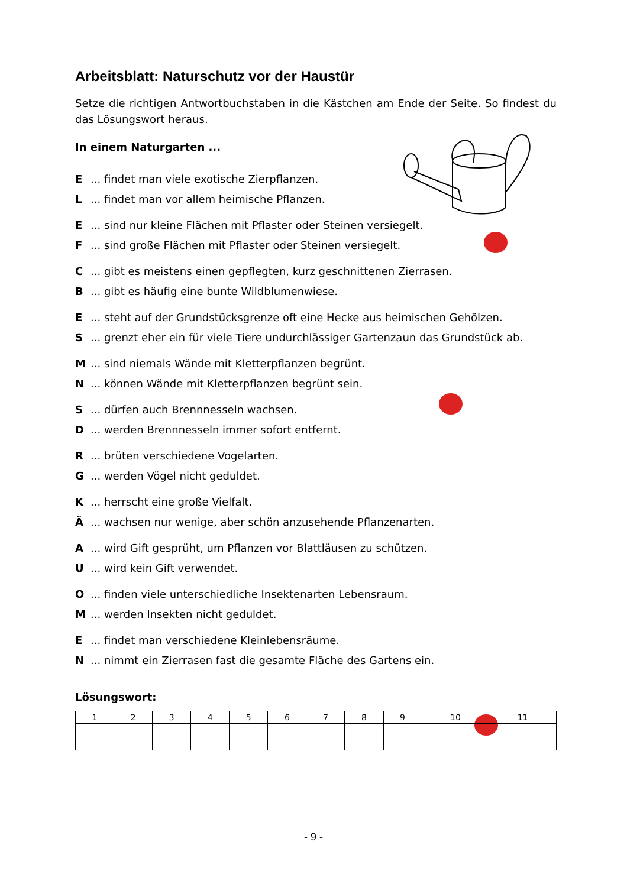Arbeitsblatt: Naturschutz vor der Haustür
Setze die richtigen Antwortbuchstaben in die Kästchen am Ende der Seite. So findest du das Lösungswort heraus.
In einem Naturgarten ...
E... findet man viele exotische Zierpflanzen.
L... findet man vor allem heimische Pflanzen.
E... sind nur kleine Flächen mit Pflaster oder Steinen versiegelt.
F... sind große Flächen mit Pflaster oder Steinen versiegelt.
C... gibt es meistens einen gepflegten, kurz geschnittenen Zierrasen.
B... gibt es häufig eine bunte Wildblumenwiese.
E... steht auf der Grundstücksgrenze oft eine Hecke aus heimischen Gehölzen.
S... grenzt eher ein für viele Tiere undurchlässiger Gartenzaun das Grundstück ab.
M... sind niemals Wände mit Kletterpflanzen begrünt.
N... können Wände mit Kletterpflanzen begrünt sein.
S... dürfen auch Brennnesseln wachsen.
D... werden Brennnesseln immer sofort entfernt.
R... brüten verschiedene Vogelarten.
G... werden Vögel nicht geduldet.
K... herrscht eine große Vielfalt.
Ä... wachsen nur wenige, aber schön anzusehende Pflanzenarten.
A... wird Gift gesprüht, um Pflanzen vor Blattläusen zu schützen.
U... wird kein Gift verwendet.
O... finden viele unterschiedliche Insektenarten Lebensraum.
M... werden Insekten nicht geduldet.
E... findet man verschiedene Kleinlebensräume.
N... nimmt ein Zierrasen fast die gesamte Fläche des Gartens ein.
Lösungswort:
| 1 | 2 | 3 | 4 | 5 | 6 | 7 | 8 | 9 | 10 | 11 |
- 9 -